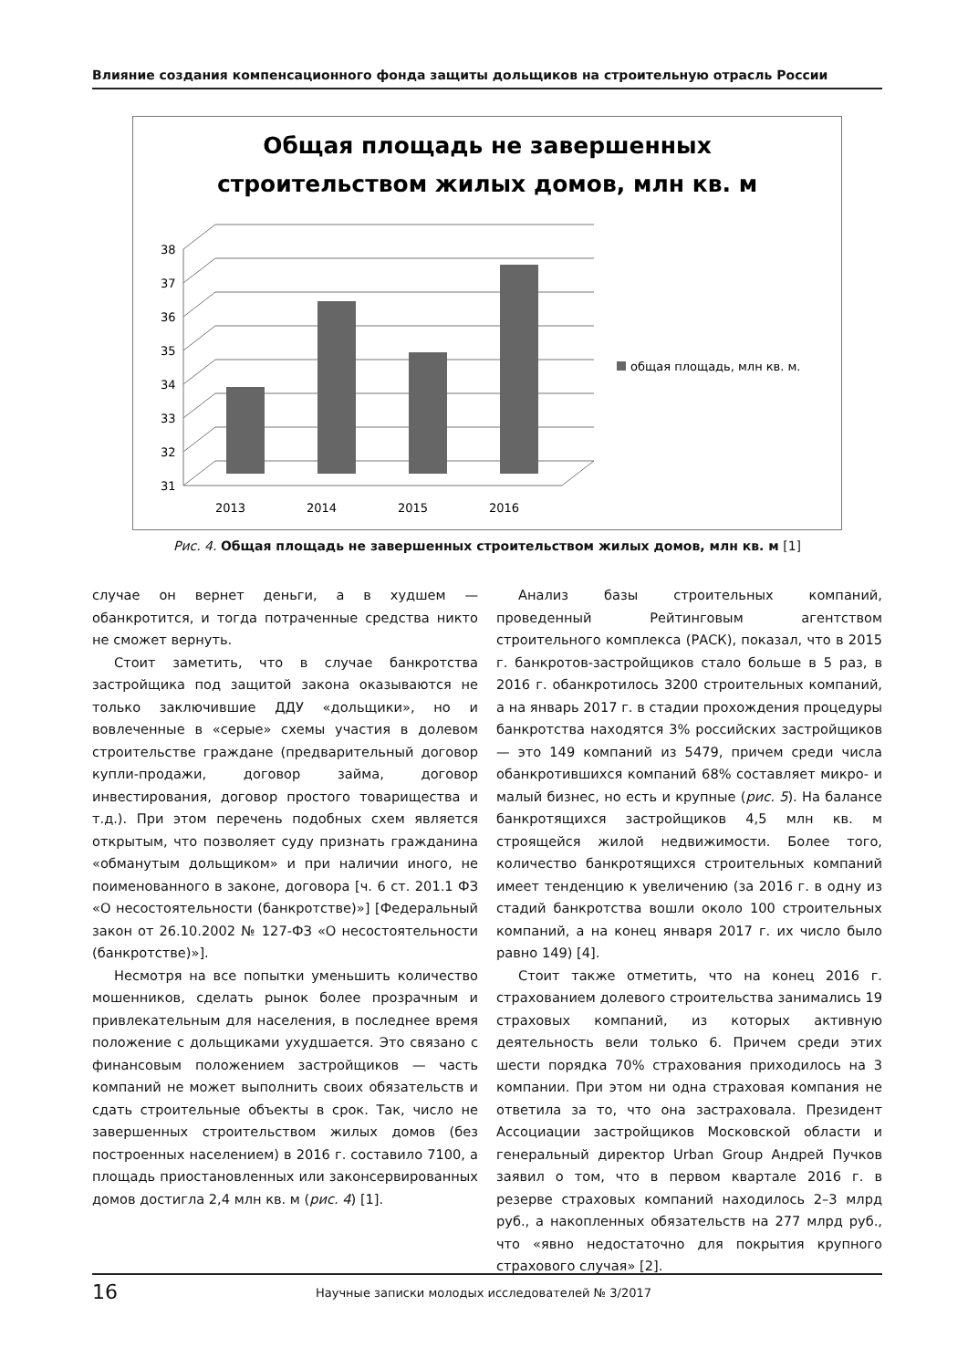Влияние создания компенсационного фонда защиты дольщиков на строительную отрасль России
Общая площадь не завершенных
строительством жилых домов, млн кв. м
38
37
36
35
34
33
32
31
2013
2014
2015
2016
общая площадь, млн кв. м.
Рис. 4. Общая площадь не завершенных строительством жилых домов, млн кв. м [1]
случае он вернет деньги, а в худшем — обанкротится, и тогда потраченные средства никто не сможет вернуть.
Стоит заметить, что в случае банкротства застройщика под защитой закона оказываются не только заключившие ДДУ «дольщики», но и вовлеченные в «серые» схемы участия в долевом строительстве граждане (предварительный договор купли-продажи, договор займа, договор инвестирования, договор простого товарищества и т.д.). При этом перечень подобных схем является открытым, что позволяет суду признать гражданина «обманутым дольщиком» и при наличии иного, не поименованного в законе, договора [ч. 6 ст. 201.1 ФЗ «О несостоятельности (банкротстве)»] [Федеральный закон от 26.10.2002 № 127-ФЗ «О несостоятельности (банкротстве)»].
Несмотря на все попытки уменьшить количество мошенников, сделать рынок более прозрачным и привлекательным для населения, в последнее время положение с дольщиками ухудшается. Это связано с финансовым положением застройщиков — часть компаний не может выполнить своих обязательств и сдать строительные объекты в срок. Так, число не завершенных строительством жилых домов (без построенных населением) в 2016 г. составило 7100, а площадь приостановленных или законсервированных домов достигла 2,4 млн кв. м (рис. 4) [1].
Анализ базы строительных компаний, проведенный Рейтинговым агентством строительного комплекса (РАСК), показал, что в 2015 г. банкротов-застройщиков стало больше в 5 раз, в 2016 г. обанкротилось 3200 строительных компаний, а на январь 2017 г. в стадии прохождения процедуры банкротства находятся 3% российских застройщиков — это 149 компаний из 5479, причем среди числа обанкротившихся компаний 68% составляет микро- и малый бизнес, но есть и крупные (рис. 5). На балансе банкротящихся застройщиков 4,5 млн кв. м строящейся жилой недвижимости. Более того, количество банкротящихся строительных компаний имеет тенденцию к увеличению (за 2016 г. в одну из стадий банкротства вошли около 100 строительных компаний, а на конец января 2017 г. их число было равно 149) [4].
Стоит также отметить, что на конец 2016 г. страхованием долевого строительства занимались 19 страховых компаний, из которых активную деятельность вели только 6. Причем среди этих шести порядка 70% страхования приходилось на 3 компании. При этом ни одна страховая компания не ответила за то, что она застраховала. Президент Ассоциации застройщиков Московской области и генеральный директор Urban Group Андрей Пучков заявил о том, что в первом квартале 2016 г. в резерве страховых компаний находилось 2–3 млрд руб., а накопленных обязательств на 277 млрд руб., что «явно недостаточно для покрытия крупного страхового случая» [2].
16 Научные записки молодых исследователей № 3/2017